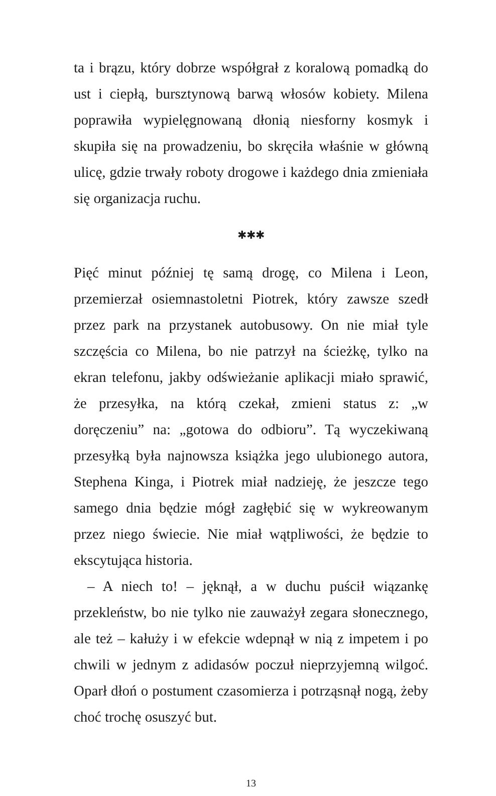ta i brązu, który dobrze współgrał z koralową pomadką do ust i ciepłą, bursztynową barwą włosów kobiety. Milena poprawiła wypielęgnowaną dłonią niesforny kosmyk i skupiła się na prowadzeniu, bo skręciła właśnie w główną ulicę, gdzie trwały roboty drogowe i każdego dnia zmieniała się organizacja ruchu.
✱✱✱
Pięć minut później tę samą drogę, co Milena i Leon, przemierzał osiemnastoletni Piotrek, który zawsze szedł przez park na przystanek autobusowy. On nie miał tyle szczęścia co Milena, bo nie patrzył na ścieżkę, tylko na ekran telefonu, jakby odświeżanie aplikacji miało sprawić, że przesyłka, na którą czekał, zmieni status z: „w doręczeniu” na: „gotowa do odbioru”. Tą wyczekiwaną przesyłką była najnowsza książka jego ulubionego autora, Stephena Kinga, i Piotrek miał nadzieję, że jeszcze tego samego dnia będzie mógł zagłębić się w wykreowanym przez niego świecie. Nie miał wątpliwości, że będzie to ekscytująca historia.
– A niech to! – jęknął, a w duchu puścił wiązankę przekleństw, bo nie tylko nie zauważył zegara słonecznego, ale też – kałuży i w efekcie wdepnął w nią z impetem i po chwili w jednym z adidasów poczuł nieprzyjemną wilgoć. Oparł dłoń o postument czasomierza i potrząsnął nogą, żeby choć trochę osuszyć but.
13